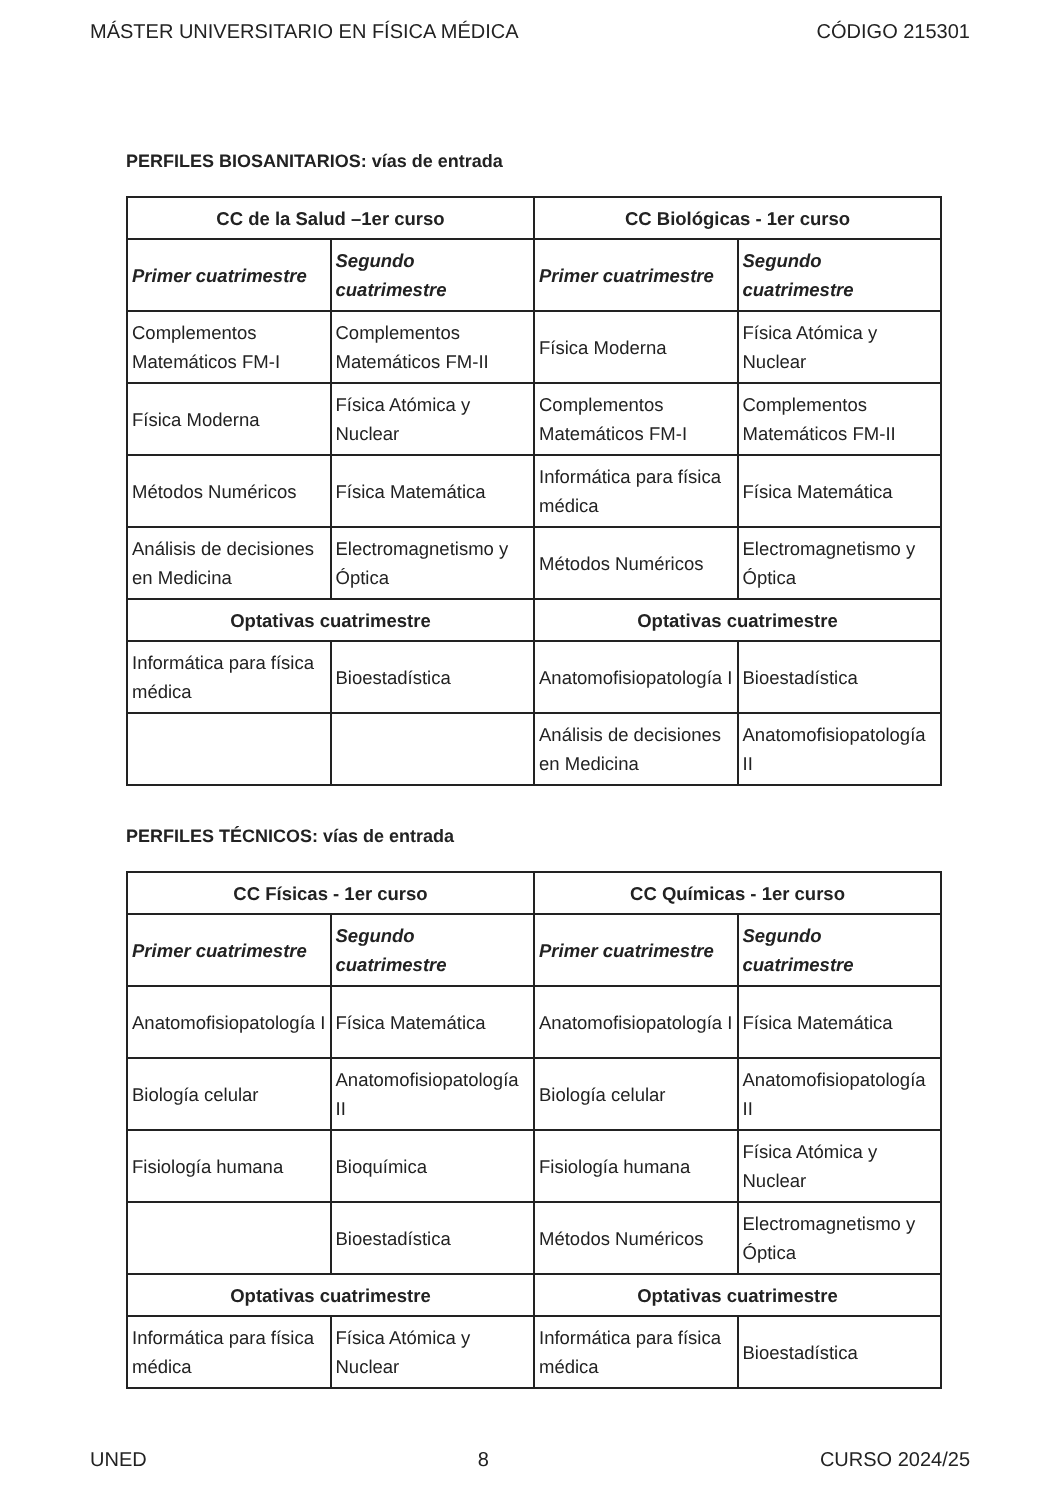MÁSTER UNIVERSITARIO EN FÍSICA MÉDICA CÓDIGO 215301
PERFILES BIOSANITARIOS: vías de entrada
| CC de la Salud –1er curso | | CC Biológicas - 1er curso | |
| --- | --- | --- | --- |
| Primer cuatrimestre | Segundo cuatrimestre | Primer cuatrimestre | Segundo cuatrimestre |
| Complementos Matemáticos FM-I | Complementos Matemáticos FM-II | Física Moderna | Física Atómica y Nuclear |
| Física Moderna | Física Atómica y Nuclear | Complementos Matemáticos FM-I | Complementos Matemáticos FM-II |
| Métodos Numéricos | Física Matemática | Informática para física médica | Física Matemática |
| Análisis de decisiones en Medicina | Electromagnetismo y Óptica | Métodos Numéricos | Electromagnetismo y Óptica |
| Optativas cuatrimestre | | Optativas cuatrimestre | |
| Informática para física médica | Bioestadística | Anatomofisiopatología I | Bioestadística |
| | | Análisis de decisiones en Medicina | Anatomofisiopatología II |
PERFILES TÉCNICOS: vías de entrada
| CC Físicas - 1er curso | | CC Químicas - 1er curso | |
| --- | --- | --- | --- |
| Primer cuatrimestre | Segundo cuatrimestre | Primer cuatrimestre | Segundo cuatrimestre |
| Anatomofisiopatología I | Física Matemática | Anatomofisiopatología I | Física Matemática |
| Biología celular | Anatomofisiopatología II | Biología celular | Anatomofisiopatología II |
| Fisiología humana | Bioquímica | Fisiología humana | Física Atómica y Nuclear |
| | Bioestadística | Métodos Numéricos | Electromagnetismo y Óptica |
| Optativas cuatrimestre | | Optativas cuatrimestre | |
| Informática para física médica | Física Atómica y Nuclear | Informática para física médica | Bioestadística |
UNED 8 CURSO 2024/25